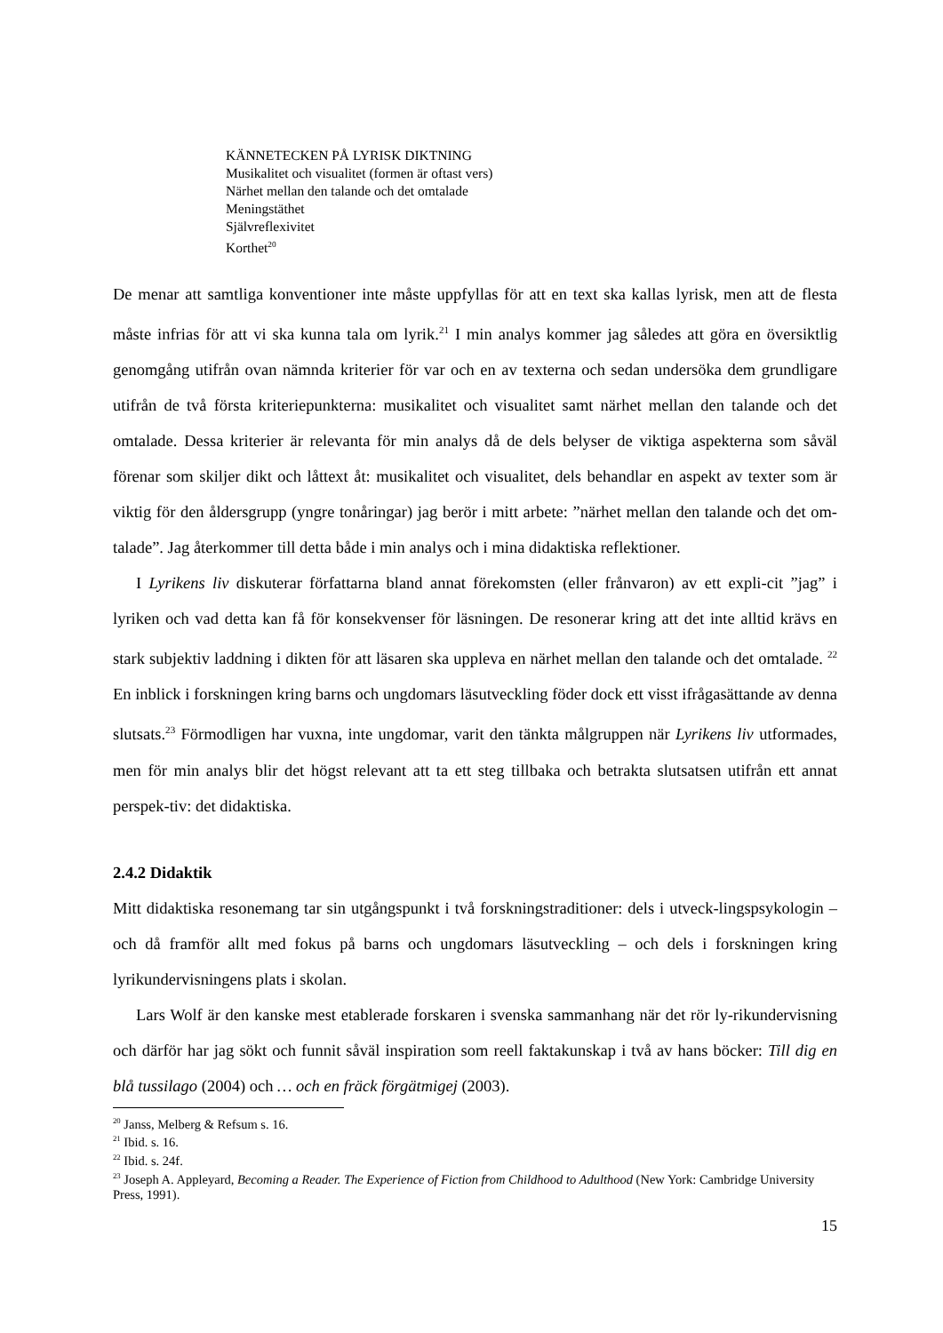KÄNNETECKEN PÅ LYRISK DIKTNING
Musikalitet och visualitet (formen är oftast vers)
Närhet mellan den talande och det omtalade
Meningstäthet
Självreflexivitet
Korthet<sup>20</sup>
De menar att samtliga konventioner inte måste uppfyllas för att en text ska kallas lyrisk, men att de flesta måste infrias för att vi ska kunna tala om lyrik.<sup>21</sup> I min analys kommer jag således att göra en översiktlig genomgång utifrån ovan nämnda kriterier för var och en av texterna och sedan undersöka dem grundligare utifrån de två första kriteriepunkterna: musikalitet och visualitet samt närhet mellan den talande och det omtalade. Dessa kriterier är relevanta för min analys då de dels belyser de viktiga aspekterna som såväl förenar som skiljer dikt och låttext åt: musikalitet och visualitet, dels behandlar en aspekt av texter som är viktig för den åldersgrupp (yngre tonåringar) jag berör i mitt arbete: ”närhet mellan den talande och det om-talade”. Jag återkommer till detta både i min analys och i mina didaktiska reflektioner.
I Lyrikens liv diskuterar författarna bland annat förekomsten (eller frånvaron) av ett expli-cit ”jag” i lyriken och vad detta kan få för konsekvenser för läsningen. De resonerar kring att det inte alltid krävs en stark subjektiv laddning i dikten för att läsaren ska uppleva en närhet mellan den talande och det omtalade. <sup>22</sup> En inblick i forskningen kring barns och ungdomars läsutveckling föder dock ett visst ifrågasättande av denna slutsats.<sup>23</sup> Förmodligen har vuxna, inte ungdomar, varit den tänkta målgruppen när Lyrikens liv utformades, men för min analys blir det högst relevant att ta ett steg tillbaka och betrakta slutsatsen utifrån ett annat perspek-tiv: det didaktiska.
2.4.2 Didaktik
Mitt didaktiska resonemang tar sin utgångspunkt i två forskningstraditioner: dels i utveck-lingspsykologin – och då framför allt med fokus på barns och ungdomars läsutveckling – och dels i forskningen kring lyrikundervisningens plats i skolan.
Lars Wolf är den kanske mest etablerade forskaren i svenska sammanhang när det rör ly-rikundervisning och därför har jag sökt och funnit såväl inspiration som reell faktakunskap i två av hans böcker: Till dig en blå tussilago (2004) och … och en fräck förgätmigej (2003).
<sup>20</sup> Janss, Melberg & Refsum s. 16.
<sup>21</sup> Ibid. s. 16.
<sup>22</sup> Ibid. s. 24f.
<sup>23</sup> Joseph A. Appleyard, Becoming a Reader. The Experience of Fiction from Childhood to Adulthood (New York: Cambridge University Press, 1991).
15